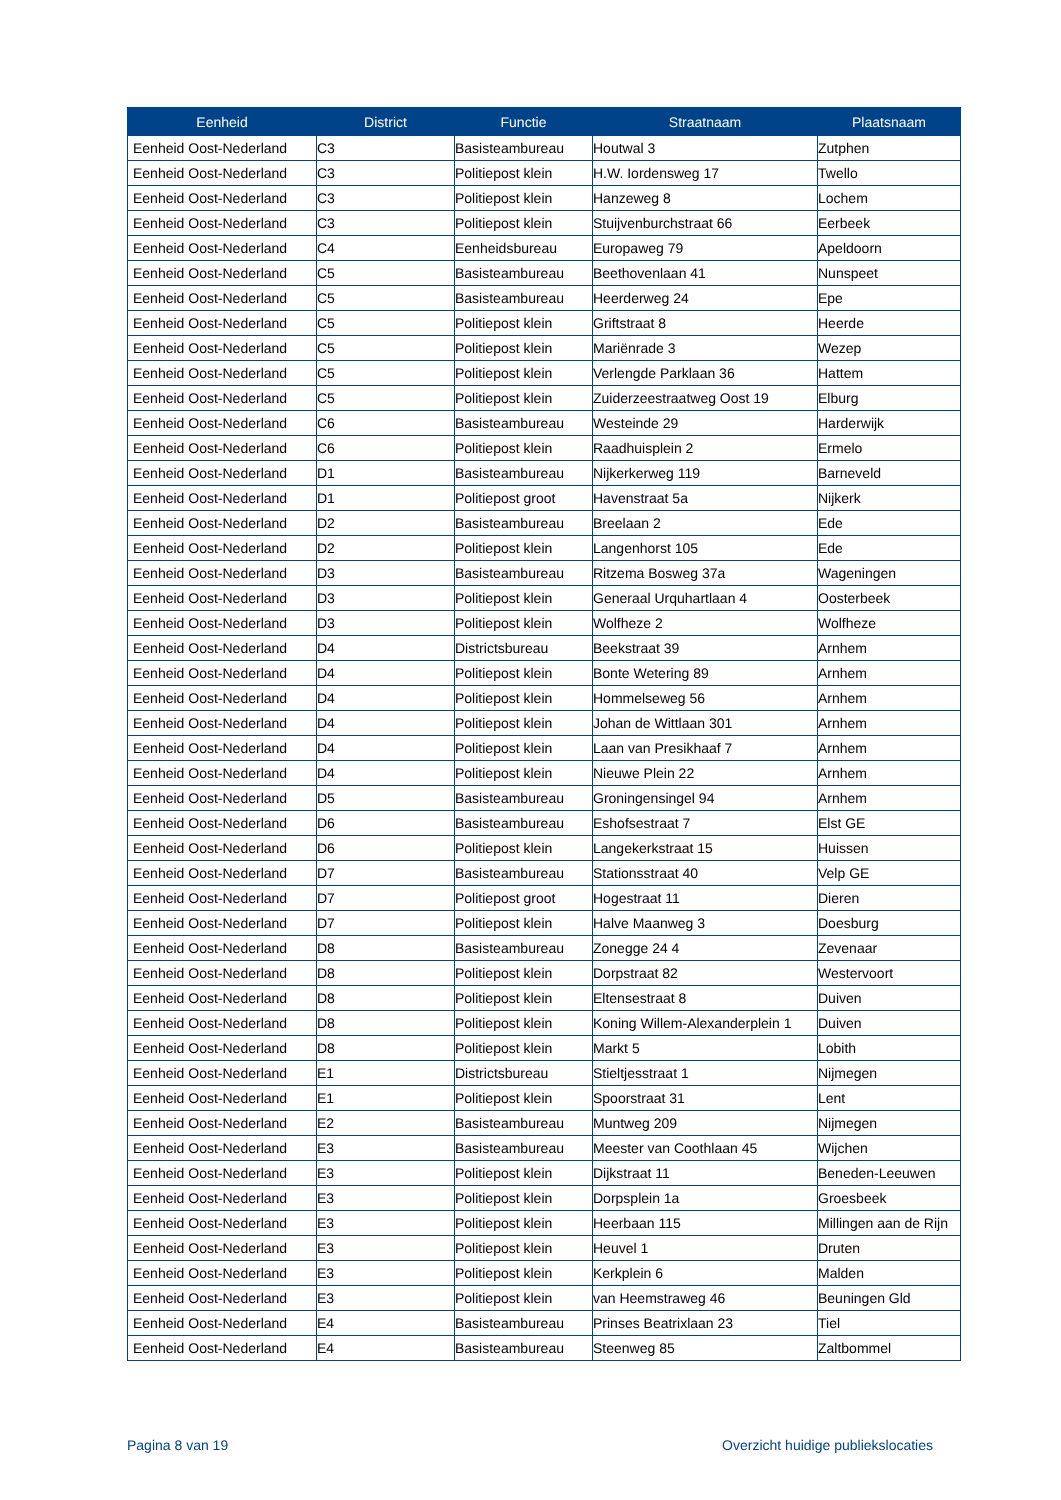| Eenheid | District | Functie | Straatnaam | Plaatsnaam |
| --- | --- | --- | --- | --- |
| Eenheid Oost-Nederland | C3 | Basisteambureau | Houtwal 3 | Zutphen |
| Eenheid Oost-Nederland | C3 | Politiepost klein | H.W. Iordensweg 17 | Twello |
| Eenheid Oost-Nederland | C3 | Politiepost klein | Hanzeweg 8 | Lochem |
| Eenheid Oost-Nederland | C3 | Politiepost klein | Stuijvenburchstraat 66 | Eerbeek |
| Eenheid Oost-Nederland | C4 | Eenheidsbureau | Europaweg 79 | Apeldoorn |
| Eenheid Oost-Nederland | C5 | Basisteambureau | Beethovenlaan 41 | Nunspeet |
| Eenheid Oost-Nederland | C5 | Basisteambureau | Heerderweg 24 | Epe |
| Eenheid Oost-Nederland | C5 | Politiepost klein | Griftstraat 8 | Heerde |
| Eenheid Oost-Nederland | C5 | Politiepost klein | Mariënrade 3 | Wezep |
| Eenheid Oost-Nederland | C5 | Politiepost klein | Verlengde Parklaan 36 | Hattem |
| Eenheid Oost-Nederland | C5 | Politiepost klein | Zuiderzeestraatweg Oost 19 | Elburg |
| Eenheid Oost-Nederland | C6 | Basisteambureau | Westeinde 29 | Harderwijk |
| Eenheid Oost-Nederland | C6 | Politiepost klein | Raadhuisplein 2 | Ermelo |
| Eenheid Oost-Nederland | D1 | Basisteambureau | Nijkerkerweg 119 | Barneveld |
| Eenheid Oost-Nederland | D1 | Politiepost groot | Havenstraat 5a | Nijkerk |
| Eenheid Oost-Nederland | D2 | Basisteambureau | Breelaan 2 | Ede |
| Eenheid Oost-Nederland | D2 | Politiepost klein | Langenhorst 105 | Ede |
| Eenheid Oost-Nederland | D3 | Basisteambureau | Ritzema Bosweg 37a | Wageningen |
| Eenheid Oost-Nederland | D3 | Politiepost klein | Generaal Urquhartlaan 4 | Oosterbeek |
| Eenheid Oost-Nederland | D3 | Politiepost klein | Wolfheze 2 | Wolfheze |
| Eenheid Oost-Nederland | D4 | Districtsbureau | Beekstraat 39 | Arnhem |
| Eenheid Oost-Nederland | D4 | Politiepost klein | Bonte Wetering 89 | Arnhem |
| Eenheid Oost-Nederland | D4 | Politiepost klein | Hommelseweg 56 | Arnhem |
| Eenheid Oost-Nederland | D4 | Politiepost klein | Johan de Wittlaan 301 | Arnhem |
| Eenheid Oost-Nederland | D4 | Politiepost klein | Laan van Presikhaaf 7 | Arnhem |
| Eenheid Oost-Nederland | D4 | Politiepost klein | Nieuwe Plein 22 | Arnhem |
| Eenheid Oost-Nederland | D5 | Basisteambureau | Groningensingel 94 | Arnhem |
| Eenheid Oost-Nederland | D6 | Basisteambureau | Eshofsestraat 7 | Elst GE |
| Eenheid Oost-Nederland | D6 | Politiepost klein | Langekerkstraat 15 | Huissen |
| Eenheid Oost-Nederland | D7 | Basisteambureau | Stationsstraat 40 | Velp GE |
| Eenheid Oost-Nederland | D7 | Politiepost groot | Hogestraat 11 | Dieren |
| Eenheid Oost-Nederland | D7 | Politiepost klein | Halve Maanweg 3 | Doesburg |
| Eenheid Oost-Nederland | D8 | Basisteambureau | Zonegge 24 4 | Zevenaar |
| Eenheid Oost-Nederland | D8 | Politiepost klein | Dorpstraat 82 | Westervoort |
| Eenheid Oost-Nederland | D8 | Politiepost klein | Eltensestraat 8 | Duiven |
| Eenheid Oost-Nederland | D8 | Politiepost klein | Koning Willem-Alexanderplein 1 | Duiven |
| Eenheid Oost-Nederland | D8 | Politiepost klein | Markt 5 | Lobith |
| Eenheid Oost-Nederland | E1 | Districtsbureau | Stieltjesstraat 1 | Nijmegen |
| Eenheid Oost-Nederland | E1 | Politiepost klein | Spoorstraat 31 | Lent |
| Eenheid Oost-Nederland | E2 | Basisteambureau | Muntweg 209 | Nijmegen |
| Eenheid Oost-Nederland | E3 | Basisteambureau | Meester van Coothlaan 45 | Wijchen |
| Eenheid Oost-Nederland | E3 | Politiepost klein | Dijkstraat 11 | Beneden-Leeuwen |
| Eenheid Oost-Nederland | E3 | Politiepost klein | Dorpsplein 1a | Groesbeek |
| Eenheid Oost-Nederland | E3 | Politiepost klein | Heerbaan 115 | Millingen aan de Rijn |
| Eenheid Oost-Nederland | E3 | Politiepost klein | Heuvel 1 | Druten |
| Eenheid Oost-Nederland | E3 | Politiepost klein | Kerkplein 6 | Malden |
| Eenheid Oost-Nederland | E3 | Politiepost klein | van Heemstraweg 46 | Beuningen Gld |
| Eenheid Oost-Nederland | E4 | Basisteambureau | Prinses Beatrixlaan 23 | Tiel |
| Eenheid Oost-Nederland | E4 | Basisteambureau | Steenweg 85 | Zaltbommel |
Pagina 8 van 19 Overzicht huidige publiekslocaties